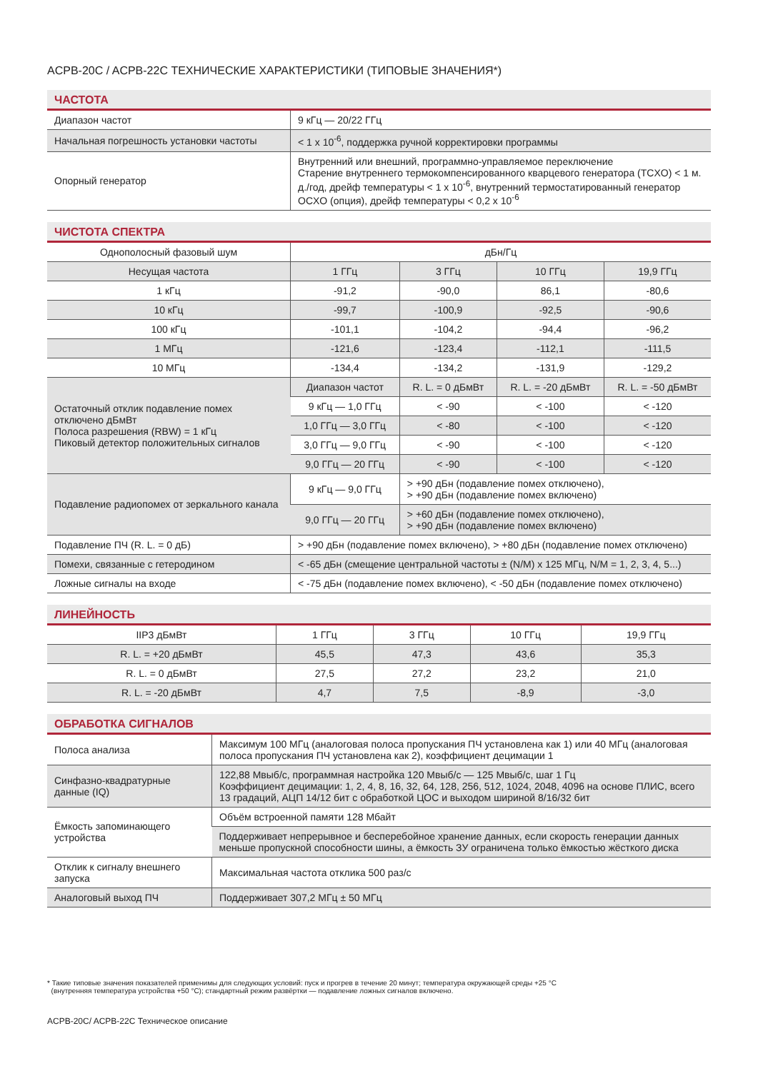ACPB-20C / ACPB-22C ТЕХНИЧЕСКИЕ ХАРАКТЕРИСТИКИ (ТИПОВЫЕ ЗНАЧЕНИЯ*)
ЧАСТОТА
| Диапазон частот | 9 кГц — 20/22 ГГц |
| Начальная погрешность установки частоты | < 1 x 10<sup>-6</sup>, поддержка ручной корректировки программы |
| Опорный генератор | Внутренний или внешний, программно-управляемое переключение Старение внутреннего термокомпенсированного кварцевого генератора (TCXO) < 1 м. д./год, дрейф температуры < 1 x 10<sup>-6</sup>, внутренний термостатированный генератор OCXO (опция), дрейф температуры < 0,2 x 10<sup>-6</sup> |
ЧИСТОТА СПЕКТРА
| Однополосный фазовый шум | дБн/Гц | | | |
| --- | --- | --- | --- | --- |
| Несущая частота | 1 ГГц | 3 ГГц | 10 ГГц | 19,9 ГГц |
| 1 кГц | -91,2 | -90,0 | 86,1 | -80,6 |
| 10 кГц | -99,7 | -100,9 | -92,5 | -90,6 |
| 100 кГц | -101,1 | -104,2 | -94,4 | -96,2 |
| 1 МГц | -121,6 | -123,4 | -112,1 | -111,5 |
| 10 МГц | -134,4 | -134,2 | -131,9 | -129,2 |
| Остаточный отклик подавление помех отключено дБмВт Полоса разрешения (RBW) = 1 кГц Пиковый детектор положительных сигналов | Диапазон частот | R. L. = 0 дБмВт | R. L. = -20 дБмВт | R. L. = -50 дБмВт |
| | 9 кГц — 1,0 ГГц | < -90 | < -100 | < -120 |
| | 1,0 ГГц — 3,0 ГГц | < -80 | < -100 | < -120 |
| | 3,0 ГГц — 9,0 ГГц | < -90 | < -100 | < -120 |
| | 9,0 ГГц — 20 ГГц | < -90 | < -100 | < -120 |
| Подавление радиопомех от зеркального канала | 9 кГц — 9,0 ГГц | > +90 дБн (подавление помех отключено), > +90 дБн (подавление помех включено) | | |
| | 9,0 ГГц — 20 ГГц | > +60 дБн (подавление помех отключено), > +90 дБн (подавление помех включено) | | |
| Подавление ПЧ (R. L. = 0 дБ) | > +90 дБн (подавление помех включено), > +80 дБн (подавление помех отключено) | | | |
| Помехи, связанные с гетеродином | < -65 дБн (смещение центральной частоты ± (N/M) x 125 МГц, N/M = 1, 2, 3, 4, 5...) | | | |
| Ложные сигналы на входе | < -75 дБн (подавление помех включено), < -50 дБн (подавление помех отключено) | | | |
ЛИНЕЙНОСТЬ
| IIP3 дБмВт | 1 ГГц | 3 ГГц | 10 ГГц | 19,9 ГГц |
| --- | --- | --- | --- | --- |
| R. L. = +20 дБмВт | 45,5 | 47,3 | 43,6 | 35,3 |
| R. L. = 0 дБмВт | 27,5 | 27,2 | 23,2 | 21,0 |
| R. L. = -20 дБмВт | 4,7 | 7,5 | -8,9 | -3,0 |
ОБРАБОТКА СИГНАЛОВ
| Полоса анализа | Максимум 100 МГц (аналоговая полоса пропускания ПЧ установлена как 1) или 40 МГц (аналоговая полоса пропускания ПЧ установлена как 2), коэффициент децимации 1 |
| Синфазно-квадратурные данные (IQ) | 122,88 Мвыб/с, программная настройка 120 Мвыб/с — 125 Мвыб/с, шаг 1 Гц Коэффициент децимации: 1, 2, 4, 8, 16, 32, 64, 128, 256, 512, 1024, 2048, 4096 на основе ПЛИС, всего 13 градаций, АЦП 14/12 бит с обработкой ЦОС и выходом шириной 8/16/32 бит |
| Ёмкость запоминающего устройства | Объём встроенной памяти 128 Мбайт |
| | Поддерживает непрерывное и бесперебойное хранение данных, если скорость генерации данных меньше пропускной способности шины, а ёмкость ЗУ ограничена только ёмкостью жёсткого диска |
| Отклик к сигналу внешнего запуска | Максимальная частота отклика 500 раз/с |
| Аналоговый выход ПЧ | Поддерживает 307,2 МГц ± 50 МГц |
* Такие типовые значения показателей применимы для следующих условий: пуск и прогрев в течение 20 минут; температура окружающей среды +25 °С
(внутренняя температура устройства +50 °С); стандартный режим развёртки — подавление ложных сигналов включено.
ACPB-20C/ ACPB-22C Техническое описание